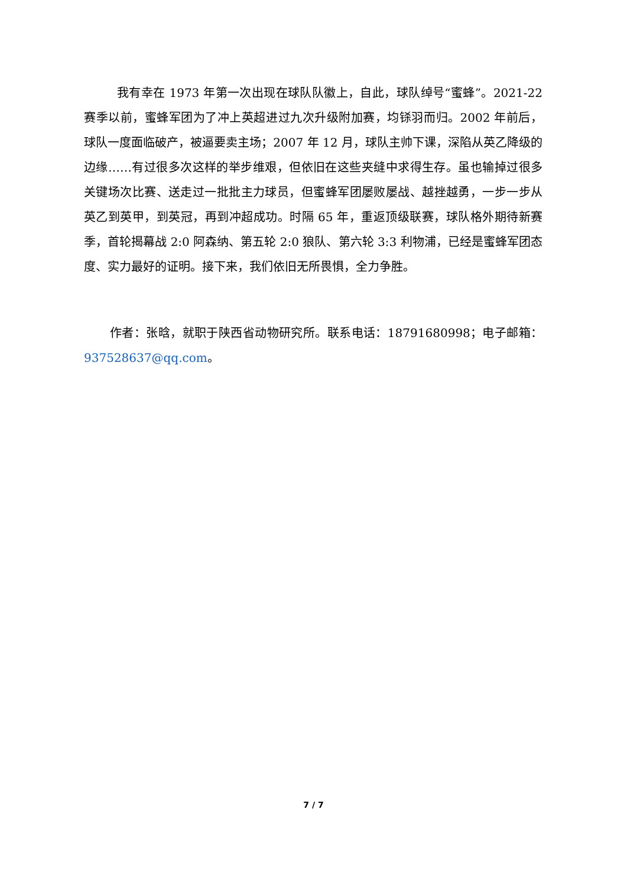我有幸在 1973 年第一次出现在球队队徽上，自此，球队绰号“蜜蜂”。2021-22 赛季以前，蜜蜂军团为了冲上英超进过九次升级附加赛，均铩羽而归。2002 年前后，球队一度面临破产，被逼要卖主场；2007 年 12 月，球队主帅下课，深陷从英乙降级的边缘……有过很多次这样的举步维艰，但依旧在这些夹缝中求得生存。虽也输掉过很多关键场次比赛、送走过一批批主力球员，但蜜蜂军团屡败屡战、越挫越勇，一步一步从英乙到英甲，到英冠，再到冲超成功。时隔 65 年，重返顶级联赛，球队格外期待新赛季，首轮揭幕战 2:0 阿森纳、第五轮 2:0 狼队、第六轮 3:3 利物浦，已经是蜜蜂军团态度、实力最好的证明。接下来，我们依旧无所畏惧，全力争胜。
作者：张晗，就职于陕西省动物研究所。联系电话：18791680998；电子邮箱：937528637@qq.com。
7 / 7